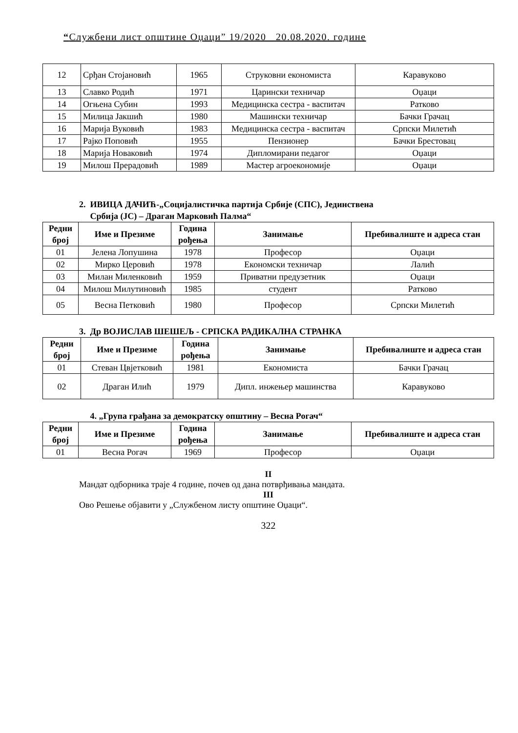“Службени лист општине Оџаци” 19/2020 20.08.2020. године
| 12 | Срђан Стојановић | 1965 | Струковни економиста | Каравуково |
| 13 | Славко Родић | 1971 | Царински техничар | Оџаци |
| 14 | Огњена Субин | 1993 | Медицинска сестра - васпитач | Ратково |
| 15 | Милица Јакшић | 1980 | Машински техничар | Бачки Грачац |
| 16 | Марија Вуковић | 1983 | Медицинска сестра - васпитач | Српски Милетић |
| 17 | Рајко Поповић | 1955 | Пензионер | Бачки Брестовац |
| 18 | Марија Новаковић | 1974 | Дипломирани педагог | Оџаци |
| 19 | Милош Прерадовић | 1989 | Мастер агроекономије | Оџаци |
2. ИВИЦА ДАЧИЋ-„Социјалистичка партија Србије (СПС), Јединствена
Србија (ЈС) – Драган Марковић Палма“
| Редни број | Име и Презиме | Година рођења | Занимање | Пребивалиште и адреса стан |
| --- | --- | --- | --- | --- |
| 01 | Јелена Лопушина | 1978 | Професор | Оџаци |
| 02 | Мирко Церовић | 1978 | Економски техничар | Лалић |
| 03 | Милан Миленковић | 1959 | Приватни предузетник | Оџаци |
| 04 | Милош Милутиновић | 1985 | студент | Ратково |
| 05 | Весна Петковић | 1980 | Професор | Српски Милетић |
3. Др ВОЈИСЛАВ ШЕШЕЉ - СРПСКА РАДИКАЛНА СТРАНКА
| Редни број | Име и Презиме | Година рођења | Занимање | Пребивалиште и адреса стан |
| --- | --- | --- | --- | --- |
| 01 | Стеван Цвјетковић | 1981 | Економиста | Бачки Грачац |
| 02 | Драган Илић | 1979 | Дипл. инжењер машинства | Каравуково |
4. „Група грађана за демократску општину – Весна Рогач“
| Редни број | Име и Презиме | Година рођења | Занимање | Пребивалиште и адреса стан |
| --- | --- | --- | --- | --- |
| 01 | Весна Рогач | 1969 | Професор | Оџаци |
II
Мандат одборника траје 4 године, почев од дана потврђивања мандата.
III
Ово Решење објавити у „Службеном листу општине Оџаци“.
322